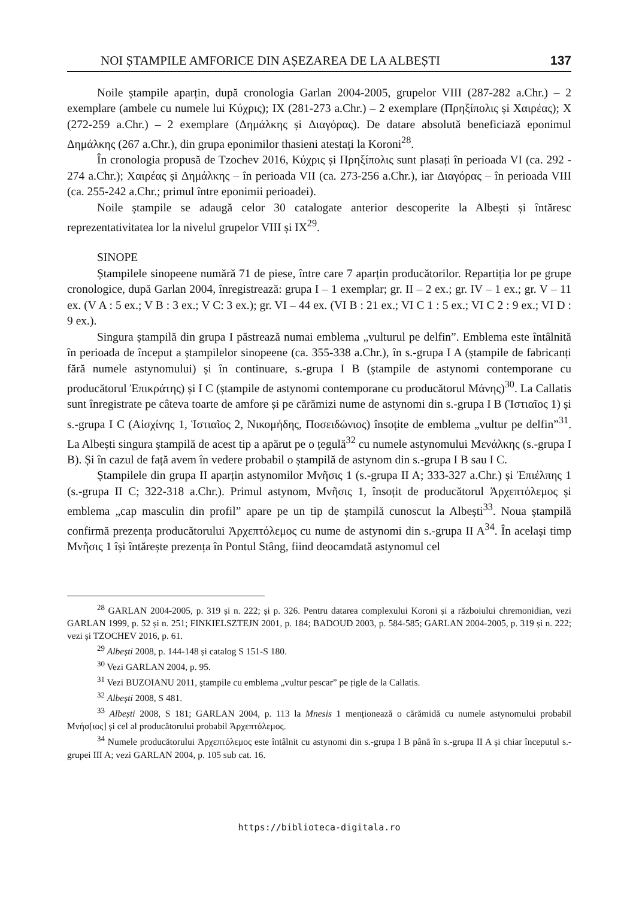NOI ȘTAMPILE AMFORICE DIN AȘEZAREA DE LA ALBEȘTI 137
Noile ștampile aparțin, după cronologia Garlan 2004-2005, grupelor VIII (287-282 a.Chr.) – 2 exemplare (ambele cu numele lui Κύχρις); IX (281-273 a.Chr.) – 2 exemplare (Πρηξίπολις și Χαιρέας); X (272-259 a.Chr.) – 2 exemplare (Δημάλκης și Διαγόρας). De datare absolută beneficiază eponimul Δημάλκης (267 a.Chr.), din grupa eponimilor thasieni atestați la Koroni<sup>28</sup>.
În cronologia propusă de Tzochev 2016, Κύχρις și Πρηξίπολις sunt plasați în perioada VI (ca. 292 - 274 a.Chr.); Χαιρέας și Δημάλκης – în perioada VII (ca. 273-256 a.Chr.), iar Διαγόρας – în perioada VIII (ca. 255-242 a.Chr.; primul între eponimii perioadei).
Noile ștampile se adaugă celor 30 catalogate anterior descoperite la Albești și întăresc reprezentativitatea lor la nivelul grupelor VIII și IX<sup>29</sup>.
SINOPE
Ștampilele sinopeene numără 71 de piese, între care 7 aparțin producătorilor. Repartiția lor pe grupe cronologice, după Garlan 2004, înregistrează: grupa I – 1 exemplar; gr. II – 2 ex.; gr. IV – 1 ex.; gr. V – 11 ex. (V A : 5 ex.; V B : 3 ex.; V C: 3 ex.); gr. VI – 44 ex. (VI B : 21 ex.; VI C 1 : 5 ex.; VI C 2 : 9 ex.; VI D : 9 ex.).
Singura ștampilă din grupa I păstrează numai emblema „vulturul pe delfin”. Emblema este întâlnită în perioada de început a ștampilelor sinopeene (ca. 355-338 a.Chr.), în s.-grupa I A (ștampile de fabricanți fără numele astynomului) și în continuare, s.-grupa I B (ștampile de astynomi contemporane cu producătorul Ἐπικράτης) și I C (ștampile de astynomi contemporane cu producătorul Μάνης)<sup>30</sup>. La Callatis sunt înregistrate pe câteva toarte de amfore și pe cărămizi nume de astynomi din s.-grupa I B (Ἱστιαῖος 1) și s.-grupa I C (Αἰσχίνης 1, Ἱστιαῖος 2, Νικομήδης, Ποσειδώνιος) însoțite de emblema „vultur pe delfin”<sup>31</sup>. La Albești singura ștampilă de acest tip a apărut pe o țegulă<sup>32</sup> cu numele astynomului Μενάλκης (s.-grupa I B). Și în cazul de față avem în vedere probabil o ștampilă de astynom din s.-grupa I B sau I C.
Ștampilele din grupa II aparțin astynomilor Μνῆσις 1 (s.-grupa II A; 333-327 a.Chr.) și Ἐπιέλπης 1 (s.-grupa II C; 322-318 a.Chr.). Primul astynom, Μνῆσις 1, însoțit de producătorul Ἀρχεπτόλεμος și emblema „cap masculin din profil” apare pe un tip de ștampilă cunoscut la Albești<sup>33</sup>. Noua ștampilă confirmă prezența producătorului Ἀρχεπτόλεμος cu nume de astynomi din s.-grupa II A<sup>34</sup>. În același timp Μνῆσις 1 își întărește prezența în Pontul Stâng, fiind deocamdată astynomul cel
<sup>28</sup> GARLAN 2004-2005, p. 319 și n. 222; și p. 326. Pentru datarea complexului Koroni și a războiului chremonidian, vezi GARLAN 1999, p. 52 și n. 251; FINKIELSZTEJN 2001, p. 184; BADOUD 2003, p. 584-585; GARLAN 2004-2005, p. 319 și n. 222; vezi și TZOCHEV 2016, p. 61.
<sup>29</sup> Albești 2008, p. 144-148 și catalog S 151-S 180.
<sup>30</sup> Vezi GARLAN 2004, p. 95.
<sup>31</sup> Vezi BUZOIANU 2011, ștampile cu emblema „vultur pescar” pe țigle de la Callatis.
<sup>32</sup> Albești 2008, S 481.
<sup>33</sup> Albești 2008, S 181; GARLAN 2004, p. 113 la Mnesis 1 menționează o cărămidă cu numele astynomului probabil Μνήσ[ιος] și cel al producătorului probabil Ἀρχεπτόλεμος.
<sup>34</sup> Numele producătorului Ἀρχεπτόλεμος este întâlnit cu astynomi din s.-grupa I B până în s.-grupa II A și chiar începutul s.-grupei III A; vezi GARLAN 2004, p. 105 sub cat. 16.
https://biblioteca-digitala.ro